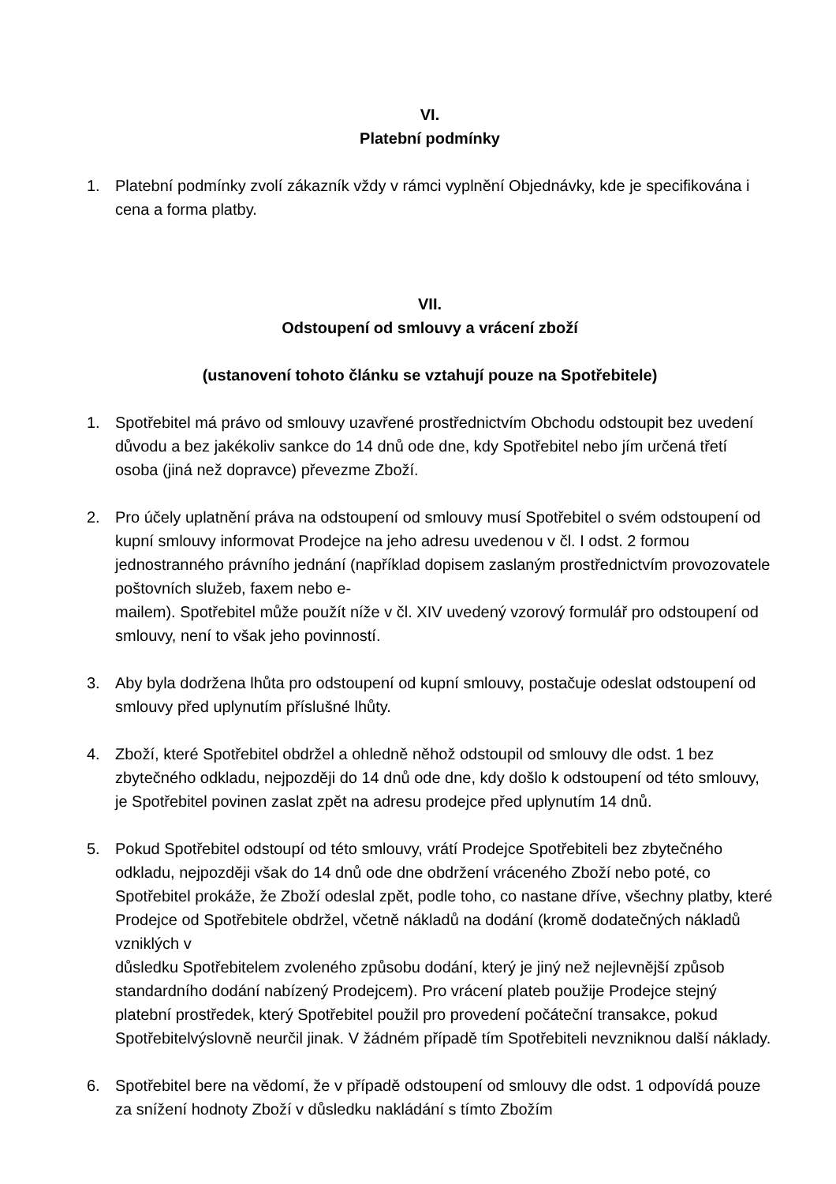VI.
Platební podmínky
1. Platební podmínky zvolí zákazník vždy v rámci vyplnění Objednávky, kde je specifikována i cena a forma platby.
VII.
Odstoupení od smlouvy a vrácení zboží
(ustanovení tohoto článku se vztahují pouze na Spotřebitele)
1. Spotřebitel má právo od smlouvy uzavřené prostřednictvím Obchodu odstoupit bez uvedení důvodu a bez jakékoliv sankce do 14 dnů ode dne, kdy Spotřebitel nebo jím určená třetí osoba (jiná než dopravce) převezme Zboží.
2. Pro účely uplatnění práva na odstoupení od smlouvy musí Spotřebitel o svém odstoupení od kupní smlouvy informovat Prodejce na jeho adresu uvedenou v čl. I odst. 2 formou jednostranného právního jednání (například dopisem zaslaným prostřednictvím provozovatele poštovních služeb, faxem nebo e-
mailem). Spotřebitel může použít níže v čl. XIV uvedený vzorový formulář pro odstoupení od smlouvy, není to však jeho povinností.
3. Aby byla dodržena lhůta pro odstoupení od kupní smlouvy, postačuje odeslat odstoupení od smlouvy před uplynutím příslušné lhůty.
4. Zboží, které Spotřebitel obdržel a ohledně něhož odstoupil od smlouvy dle odst. 1 bez zbytečného odkladu, nejpozději do 14 dnů ode dne, kdy došlo k odstoupení od této smlouvy, je Spotřebitel povinen zaslat zpět na adresu prodejce před uplynutím 14 dnů.
5. Pokud Spotřebitel odstoupí od této smlouvy, vrátí Prodejce Spotřebiteli bez zbytečného odkladu, nejpozději však do 14 dnů ode dne obdržení vráceného Zboží nebo poté, co Spotřebitel prokáže, že Zboží odeslal zpět, podle toho, co nastane dříve, všechny platby, které Prodejce od Spotřebitele obdržel, včetně nákladů na dodání (kromě dodatečných nákladů vzniklých v
důsledku Spotřebitelem zvoleného způsobu dodání, který je jiný než nejlevnější způsob standardního dodání nabízený Prodejcem). Pro vrácení plateb použije Prodejce stejný platební prostředek, který Spotřebitel použil pro provedení počáteční transakce, pokud Spotřebitelvýslovně neurčil jinak. V žádném případě tím Spotřebiteli nevzniknou další náklady.
6. Spotřebitel bere na vědomí, že v případě odstoupení od smlouvy dle odst. 1 odpovídá pouze za snížení hodnoty Zboží v důsledku nakládání s tímto Zbožím